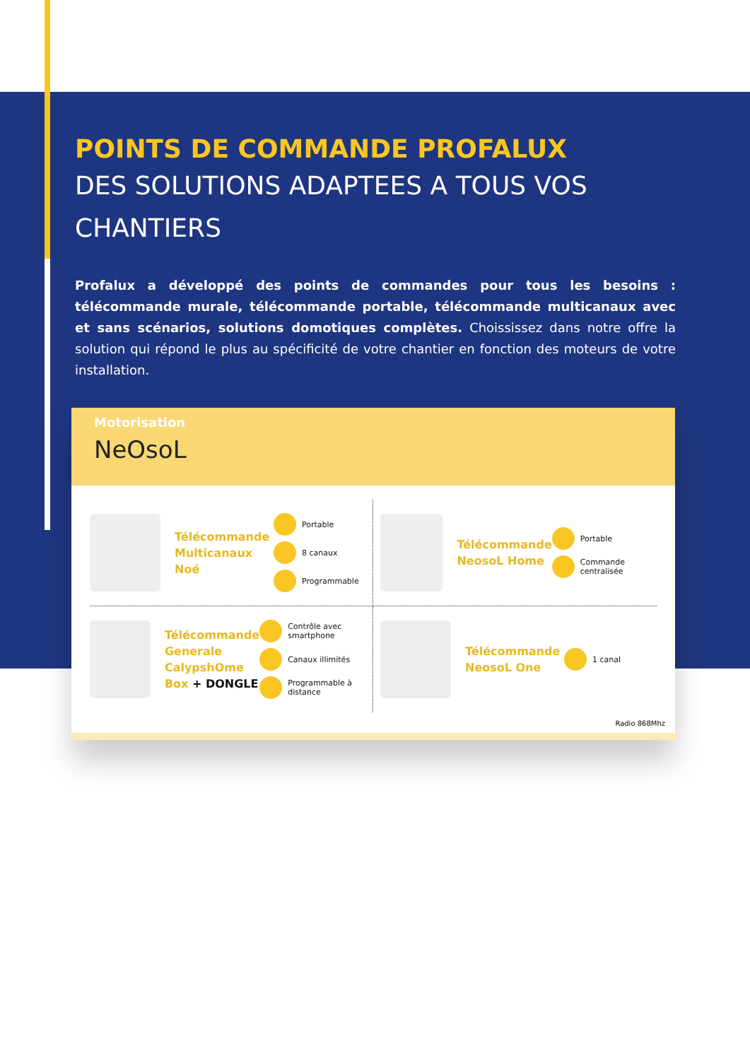POINTS DE COMMANDE PROFALUX
DES SOLUTIONS ADAPTEES A TOUS VOS CHANTIERS
Profalux a développé des points de commandes pour tous les besoins : télécommande murale, télécommande portable, télécommande multicanaux avec et sans scénarios, solutions domotiques complètes. Choississez dans notre offre la solution qui répond le plus au spécificité de votre chantier en fonction des moteurs de votre installation.
Motorisation
NeOsoL
Télécommande Multicanaux Noé
Portable
8 canaux
Programmable
Télécommande NeosoL Home
Portable
Commande centralisée
Télécommande Generale CalypshOme Box + DONGLE
Contrôle avec smartphone
Canaux illimités
Programmable à distance
Télécommande NeosoL One
1 canal
Radio 868Mhz